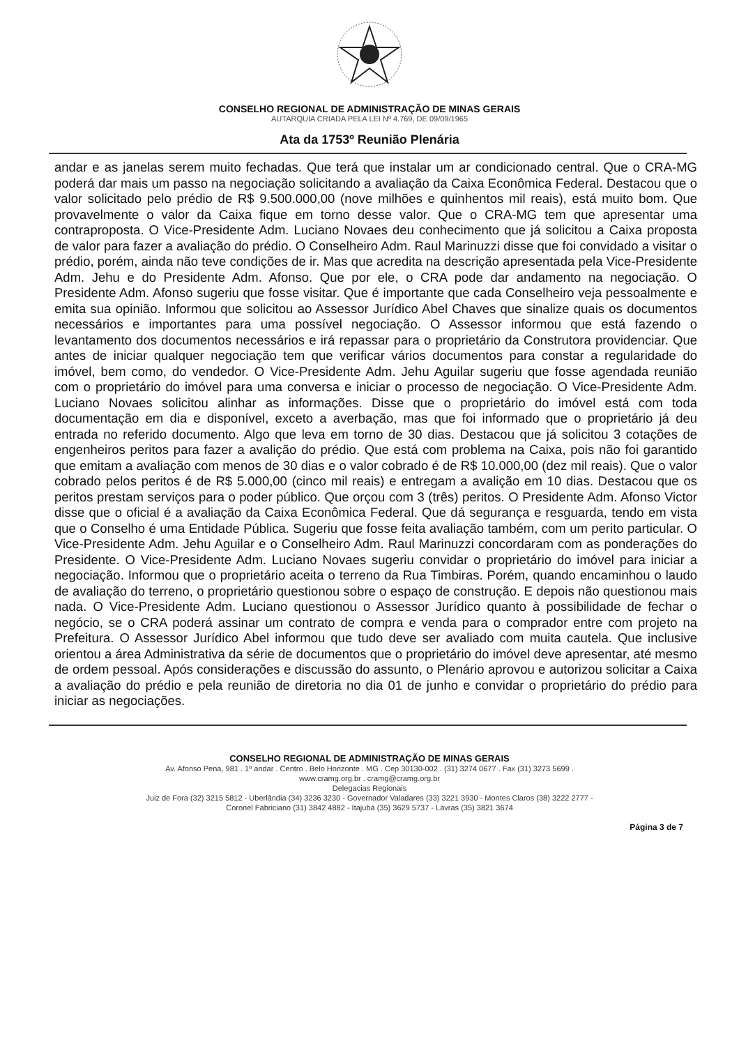CONSELHO REGIONAL DE ADMINISTRAÇÃO DE MINAS GERAIS
AUTARQUIA CRIADA PELA LEI Nº 4.769, DE 09/09/1965
Ata da 1753º Reunião Plenária
andar e as janelas serem muito fechadas. Que terá que instalar um ar condicionado central. Que o CRA-MG poderá dar mais um passo na negociação solicitando a avaliação da Caixa Econômica Federal. Destacou que o valor solicitado pelo prédio de R$ 9.500.000,00 (nove milhões e quinhentos mil reais), está muito bom. Que provavelmente o valor da Caixa fique em torno desse valor. Que o CRA-MG tem que apresentar uma contraproposta. O Vice-Presidente Adm. Luciano Novaes deu conhecimento que já solicitou a Caixa proposta de valor para fazer a avaliação do prédio. O Conselheiro Adm. Raul Marinuzzi disse que foi convidado a visitar o prédio, porém, ainda não teve condições de ir. Mas que acredita na descrição apresentada pela Vice-Presidente Adm. Jehu e do Presidente Adm. Afonso. Que por ele, o CRA pode dar andamento na negociação. O Presidente Adm. Afonso sugeriu que fosse visitar. Que é importante que cada Conselheiro veja pessoalmente e emita sua opinião. Informou que solicitou ao Assessor Jurídico Abel Chaves que sinalize quais os documentos necessários e importantes para uma possível negociação. O Assessor informou que está fazendo o levantamento dos documentos necessários e irá repassar para o proprietário da Construtora providenciar. Que antes de iniciar qualquer negociação tem que verificar vários documentos para constar a regularidade do imóvel, bem como, do vendedor. O Vice-Presidente Adm. Jehu Aguilar sugeriu que fosse agendada reunião com o proprietário do imóvel para uma conversa e iniciar o processo de negociação. O Vice-Presidente Adm. Luciano Novaes solicitou alinhar as informações. Disse que o proprietário do imóvel está com toda documentação em dia e disponível, exceto a averbação, mas que foi informado que o proprietário já deu entrada no referido documento. Algo que leva em torno de 30 dias. Destacou que já solicitou 3 cotações de engenheiros peritos para fazer a avalição do prédio. Que está com problema na Caixa, pois não foi garantido que emitam a avaliação com menos de 30 dias e o valor cobrado é de R$ 10.000,00 (dez mil reais). Que o valor cobrado pelos peritos é de R$ 5.000,00 (cinco mil reais) e entregam a avalição em 10 dias. Destacou que os peritos prestam serviços para o poder público. Que orçou com 3 (três) peritos. O Presidente Adm. Afonso Victor disse que o oficial é a avaliação da Caixa Econômica Federal. Que dá segurança e resguarda, tendo em vista que o Conselho é uma Entidade Pública. Sugeriu que fosse feita avaliação também, com um perito particular. O Vice-Presidente Adm. Jehu Aguilar e o Conselheiro Adm. Raul Marinuzzi concordaram com as ponderações do Presidente. O Vice-Presidente Adm. Luciano Novaes sugeriu convidar o proprietário do imóvel para iniciar a negociação. Informou que o proprietário aceita o terreno da Rua Timbiras. Porém, quando encaminhou o laudo de avaliação do terreno, o proprietário questionou sobre o espaço de construção. E depois não questionou mais nada. O Vice-Presidente Adm. Luciano questionou o Assessor Jurídico quanto à possibilidade de fechar o negócio, se o CRA poderá assinar um contrato de compra e venda para o comprador entre com projeto na Prefeitura. O Assessor Jurídico Abel informou que tudo deve ser avaliado com muita cautela. Que inclusive orientou a área Administrativa da série de documentos que o proprietário do imóvel deve apresentar, até mesmo de ordem pessoal. Após considerações e discussão do assunto, o Plenário aprovou e autorizou solicitar a Caixa a avaliação do prédio e pela reunião de diretoria no dia 01 de junho e convidar o proprietário do prédio para iniciar as negociações.
CONSELHO REGIONAL DE ADMINISTRAÇÃO DE MINAS GERAIS
Av. Afonso Pena, 981 . 1º andar . Centro . Belo Horizonte . MG . Cep 30130-002 . (31) 3274 0677 . Fax (31) 3273 5699 .
www.cramg.org.br . cramg@cramg.org.br
Delegacias Regionais
Juiz de Fora (32) 3215 5812 - Uberlândia (34) 3236 3230 - Governador Valadares (33) 3221 3930 - Montes Claros (38) 3222 2777 -
Coronel Fabriciano (31) 3842 4882 - Itajubá (35) 3629 5737 - Lavras (35) 3821 3674
Página 3 de 7